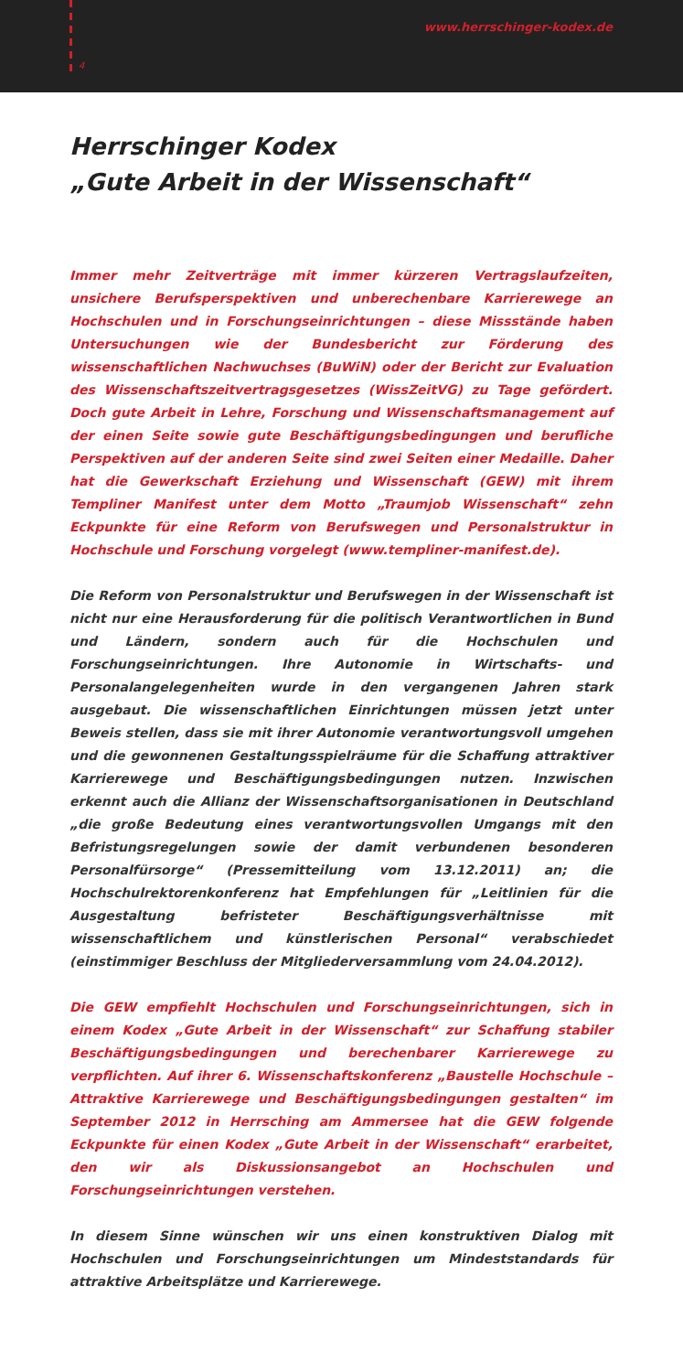4
www.herrschinger-kodex.de
Herrschinger Kodex
„Gute Arbeit in der Wissenschaft“
Immer mehr Zeitverträge mit immer kürzeren Vertragslaufzeiten, unsichere Berufsperspektiven und unberechenbare Karrierewege an Hochschulen und in Forschungseinrichtungen – diese Missstände haben Untersuchungen wie der Bundesbericht zur Förderung des wissenschaftlichen Nachwuchses (BuWiN) oder der Bericht zur Evaluation des Wissenschaftszeitvertragsgesetzes (WissZeitVG) zu Tage gefördert. Doch gute Arbeit in Lehre, Forschung und Wissenschaftsmanagement auf der einen Seite sowie gute Beschäftigungsbedingungen und berufliche Perspektiven auf der anderen Seite sind zwei Seiten einer Medaille. Daher hat die Gewerkschaft Erziehung und Wissenschaft (GEW) mit ihrem Templiner Manifest unter dem Motto „Traumjob Wissenschaft“ zehn Eckpunkte für eine Reform von Berufswegen und Personalstruktur in Hochschule und Forschung vorgelegt (www.templiner-manifest.de).
Die Reform von Personalstruktur und Berufswegen in der Wissenschaft ist nicht nur eine Herausforderung für die politisch Verantwortlichen in Bund und Ländern, sondern auch für die Hochschulen und Forschungseinrichtungen. Ihre Autonomie in Wirtschafts- und Personalangelegenheiten wurde in den vergangenen Jahren stark ausgebaut. Die wissenschaftlichen Einrichtungen müssen jetzt unter Beweis stellen, dass sie mit ihrer Autonomie verantwortungsvoll umgehen und die gewonnenen Gestaltungsspielräume für die Schaffung attraktiver Karrierewege und Beschäftigungsbedingungen nutzen. Inzwischen erkennt auch die Allianz der Wissenschaftsorganisationen in Deutschland „die große Bedeutung eines verantwortungsvollen Umgangs mit den Befristungsregelungen sowie der damit verbundenen besonderen Personalfürsorge“ (Pressemitteilung vom 13.12.2011) an; die Hochschulrektorenkonferenz hat Empfehlungen für „Leitlinien für die Ausgestaltung befristeter Beschäftigungsverhältnisse mit wissenschaftlichem und künstlerischen Personal“ verabschiedet (einstimmiger Beschluss der Mitgliederversammlung vom 24.04.2012).
Die GEW empfiehlt Hochschulen und Forschungseinrichtungen, sich in einem Kodex „Gute Arbeit in der Wissenschaft“ zur Schaffung stabiler Beschäftigungsbedingungen und berechenbarer Karrierewege zu verpflichten. Auf ihrer 6. Wissenschaftskonferenz „Baustelle Hochschule – Attraktive Karrierewege und Beschäftigungsbedingungen gestalten“ im September 2012 in Herrsching am Ammersee hat die GEW folgende Eckpunkte für einen Kodex „Gute Arbeit in der Wissenschaft“ erarbeitet, den wir als Diskussionsangebot an Hochschulen und Forschungseinrichtungen verstehen.
In diesem Sinne wünschen wir uns einen konstruktiven Dialog mit Hochschulen und Forschungseinrichtungen um Mindeststandards für attraktive Arbeitsplätze und Karrierewege.